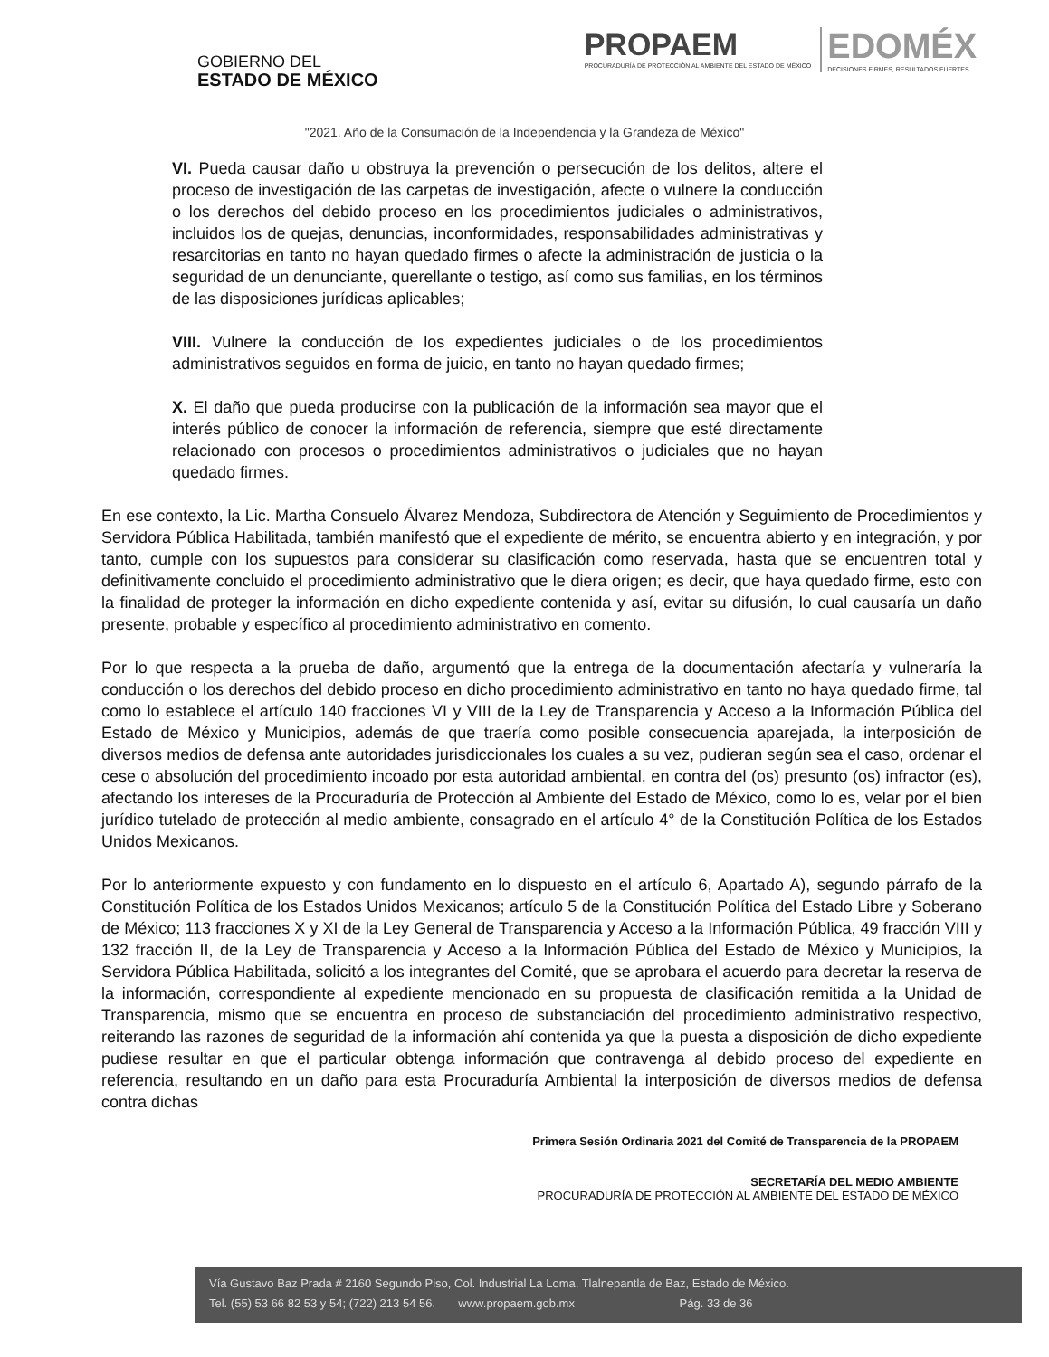GOBIERNO DEL
ESTADO DE MÉXICO
PROPAEM
PROCURADURÍA DE PROTECCIÓN AL AMBIENTE DEL ESTADO DE MÉXICO
EDOMÉX
DECISIONES FIRMES, RESULTADOS FUERTES
"2021. Año de la Consumación de la Independencia y la Grandeza de México"
VI. Pueda causar daño u obstruya la prevención o persecución de los delitos, altere el proceso de investigación de las carpetas de investigación, afecte o vulnere la conducción o los derechos del debido proceso en los procedimientos judiciales o administrativos, incluidos los de quejas, denuncias, inconformidades, responsabilidades administrativas y resarcitorias en tanto no hayan quedado firmes o afecte la administración de justicia o la seguridad de un denunciante, querellante o testigo, así como sus familias, en los términos de las disposiciones jurídicas aplicables;
VIII. Vulnere la conducción de los expedientes judiciales o de los procedimientos administrativos seguidos en forma de juicio, en tanto no hayan quedado firmes;
X. El daño que pueda producirse con la publicación de la información sea mayor que el interés público de conocer la información de referencia, siempre que esté directamente relacionado con procesos o procedimientos administrativos o judiciales que no hayan quedado firmes.
En ese contexto, la Lic. Martha Consuelo Álvarez Mendoza, Subdirectora de Atención y Seguimiento de Procedimientos y Servidora Pública Habilitada, también manifestó que el expediente de mérito, se encuentra abierto y en integración, y por tanto, cumple con los supuestos para considerar su clasificación como reservada, hasta que se encuentren total y definitivamente concluido el procedimiento administrativo que le diera origen; es decir, que haya quedado firme, esto con la finalidad de proteger la información en dicho expediente contenida y así, evitar su difusión, lo cual causaría un daño presente, probable y específico al procedimiento administrativo en comento.
Por lo que respecta a la prueba de daño, argumentó que la entrega de la documentación afectaría y vulneraría la conducción o los derechos del debido proceso en dicho procedimiento administrativo en tanto no haya quedado firme, tal como lo establece el artículo 140 fracciones VI y VIII de la Ley de Transparencia y Acceso a la Información Pública del Estado de México y Municipios, además de que traería como posible consecuencia aparejada, la interposición de diversos medios de defensa ante autoridades jurisdiccionales los cuales a su vez, pudieran según sea el caso, ordenar el cese o absolución del procedimiento incoado por esta autoridad ambiental, en contra del (os) presunto (os) infractor (es), afectando los intereses de la Procuraduría de Protección al Ambiente del Estado de México, como lo es, velar por el bien jurídico tutelado de protección al medio ambiente, consagrado en el artículo 4° de la Constitución Política de los Estados Unidos Mexicanos.
Por lo anteriormente expuesto y con fundamento en lo dispuesto en el artículo 6, Apartado A), segundo párrafo de la Constitución Política de los Estados Unidos Mexicanos; artículo 5 de la Constitución Política del Estado Libre y Soberano de México; 113 fracciones X y XI de la Ley General de Transparencia y Acceso a la Información Pública, 49 fracción VIII y 132 fracción II, de la Ley de Transparencia y Acceso a la Información Pública del Estado de México y Municipios, la Servidora Pública Habilitada, solicitó a los integrantes del Comité, que se aprobara el acuerdo para decretar la reserva de la información, correspondiente al expediente mencionado en su propuesta de clasificación remitida a la Unidad de Transparencia, mismo que se encuentra en proceso de substanciación del procedimiento administrativo respectivo, reiterando las razones de seguridad de la información ahí contenida ya que la puesta a disposición de dicho expediente pudiese resultar en que el particular obtenga información que contravenga al debido proceso del expediente en referencia, resultando en un daño para esta Procuraduría Ambiental la interposición de diversos medios de defensa contra dichas
Primera Sesión Ordinaria 2021 del Comité de Transparencia de la PROPAEM
SECRETARÍA DEL MEDIO AMBIENTE
PROCURADURÍA DE PROTECCIÓN AL AMBIENTE DEL ESTADO DE MÉXICO
Vía Gustavo Baz Prada # 2160 Segundo Piso, Col. Industrial La Loma, Tlalnepantla de Baz, Estado de México.
Tel. (55) 53 66 82 53 y 54; (722) 213 54 56. www.propaem.gob.mx Pág. 33 de 36